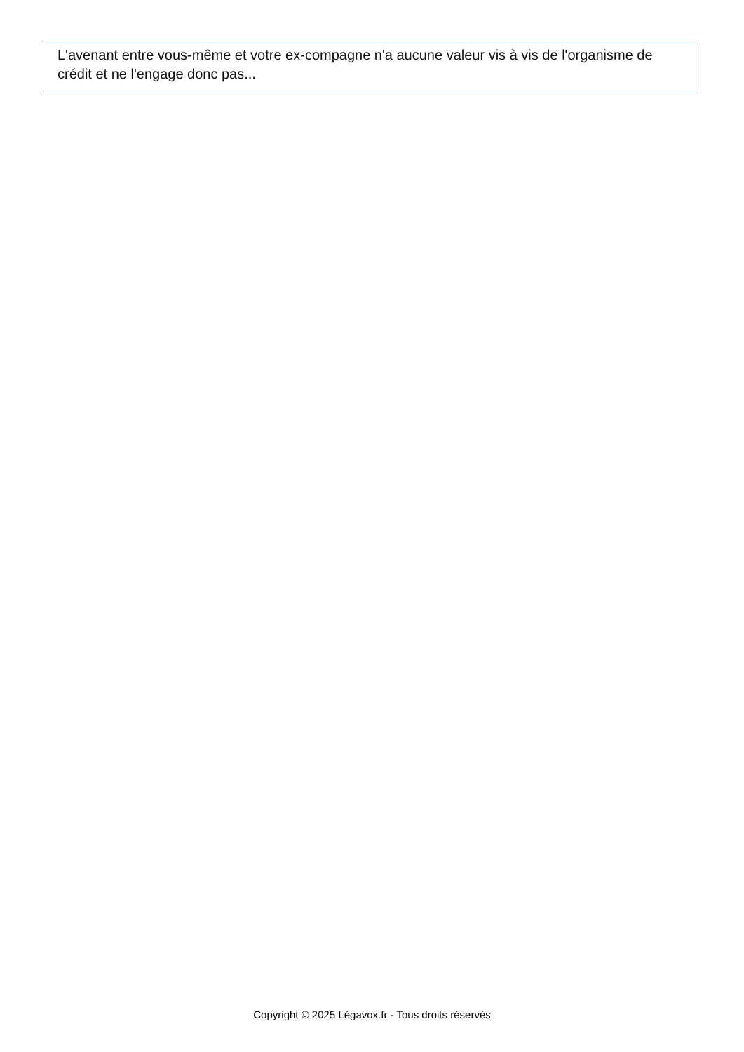L'avenant entre vous-même et votre ex-compagne n'a aucune valeur vis à vis de l'organisme de crédit et ne l'engage donc pas...
Copyright © 2025 Légavox.fr - Tous droits réservés